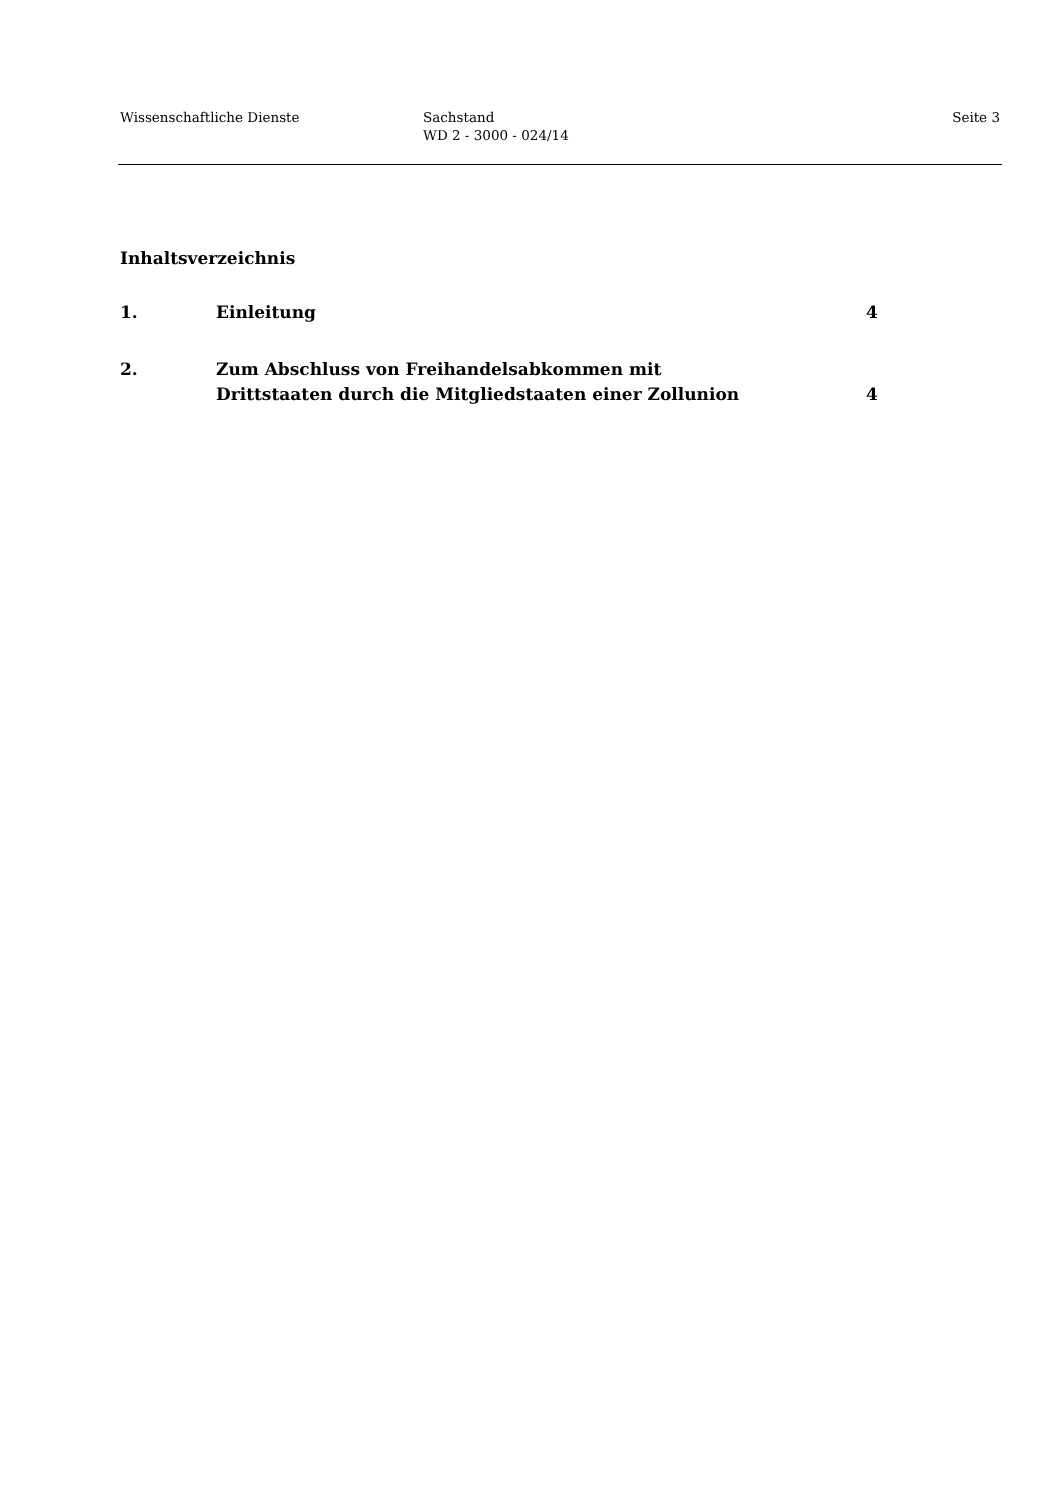Wissenschaftliche Dienste Sachstand
WD 2 - 3000 - 024/14
Seite 3
Inhaltsverzeichnis
1. Einleitung 4
2. Zum Abschluss von Freihandelsabkommen mit
Drittstaaten durch die Mitgliedstaaten einer Zollunion
4